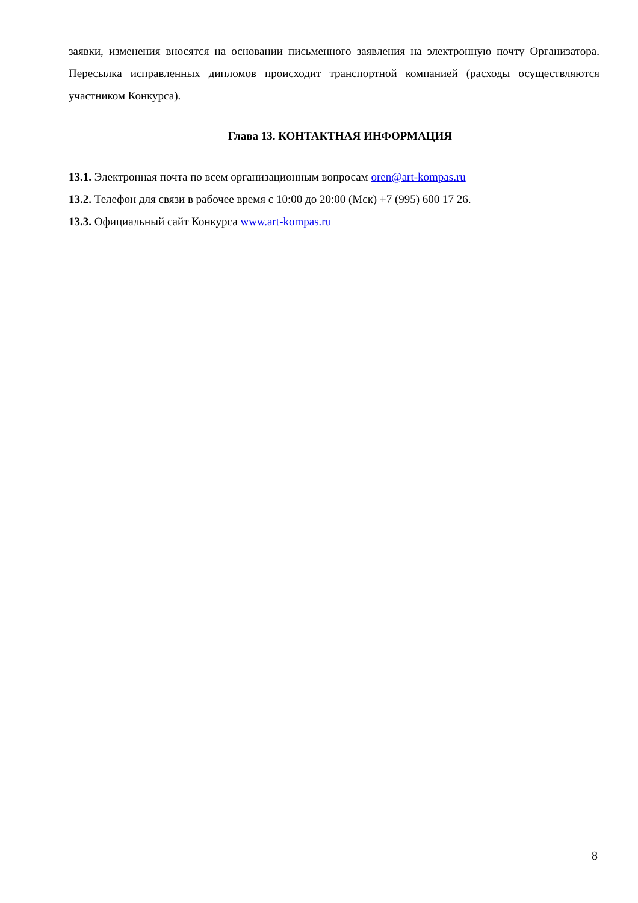заявки, изменения вносятся на основании письменного заявления на электронную почту Организатора. Пересылка исправленных дипломов происходит транспортной компанией (расходы осуществляются участником Конкурса).
Глава 13. КОНТАКТНАЯ ИНФОРМАЦИЯ
13.1. Электронная почта по всем организационным вопросам oren@art-kompas.ru
13.2. Телефон для связи в рабочее время с 10:00 до 20:00 (Мск) +7 (995) 600 17 26.
13.3. Официальный сайт Конкурса www.art-kompas.ru
8